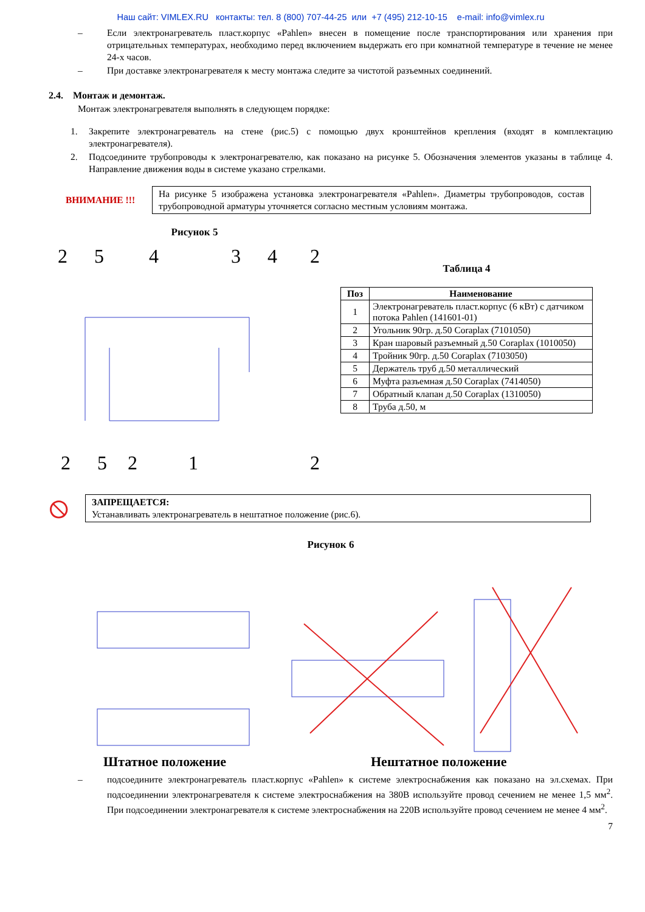Наш сайт: VIMLEX.RU контакты: тел. 8 (800) 707-44-25 или +7 (495) 212-10-15 e-mail: info@vimlex.ru
– Если электронагреватель пласт.корпус «Pahlen» внесен в помещение после транспортирования или хранения при отрицательных температурах, необходимо перед включением выдержать его при комнатной температуре в течение не менее 24-х часов.
– При доставке электронагревателя к месту монтажа следите за чистотой разъемных соединений.
2.4. Монтаж и демонтаж.
Монтаж электронагревателя выполнять в следующем порядке:
1. Закрепите электронагреватель на стене (рис.5) с помощью двух кронштейнов крепления (входят в комплектацию электронагревателя).
2. Подсоедините трубопроводы к электронагревателю, как показано на рисунке 5. Обозначения элементов указаны в таблице 4. Направление движения воды в системе указано стрелками.
ВНИМАНИЕ !!!
На рисунке 5 изображена установка электронагревателя «Pahlen». Диаметры трубопроводов, состав трубопроводной арматуры уточняется согласно местным условиям монтажа.
Рисунок 5
2
5
4
3
4
2
2
5
2
1
2
Таблица 4
| Поз | Наименование |
| --- | --- |
| 1 | Электронагреватель пласт.корпус (6 кВт) с датчиком потока Pahlen (141601-01) |
| 2 | Угольник 90гр. д.50 Coraplax (7101050) |
| 3 | Кран шаровый разъемный д.50 Coraplax (1010050) |
| 4 | Тройник 90гр. д.50 Coraplax (7103050) |
| 5 | Держатель труб д.50 металлический |
| 6 | Муфта разъемная д.50 Coraplax (7414050) |
| 7 | Обратный клапан д.50 Coraplax (1310050) |
| 8 | Труба д.50, м |
⦸
ЗАПРЕЩАЕТСЯ:
Устанавливать электронагреватель в нештатное положение (рис.6).
Рисунок 6
Штатное положение Нештатное положение
– подсоедините электронагреватель пласт.корпус «Pahlen» к системе электроснабжения как показано на эл.схемах. При подсоединении электронагревателя к системе электроснабжения на 380В используйте провод сечением не менее 1,5 мм<sup>2</sup>. При подсоединении электронагревателя к системе электроснабжения на 220В используйте провод сечением не менее 4 мм<sup>2</sup>.
7